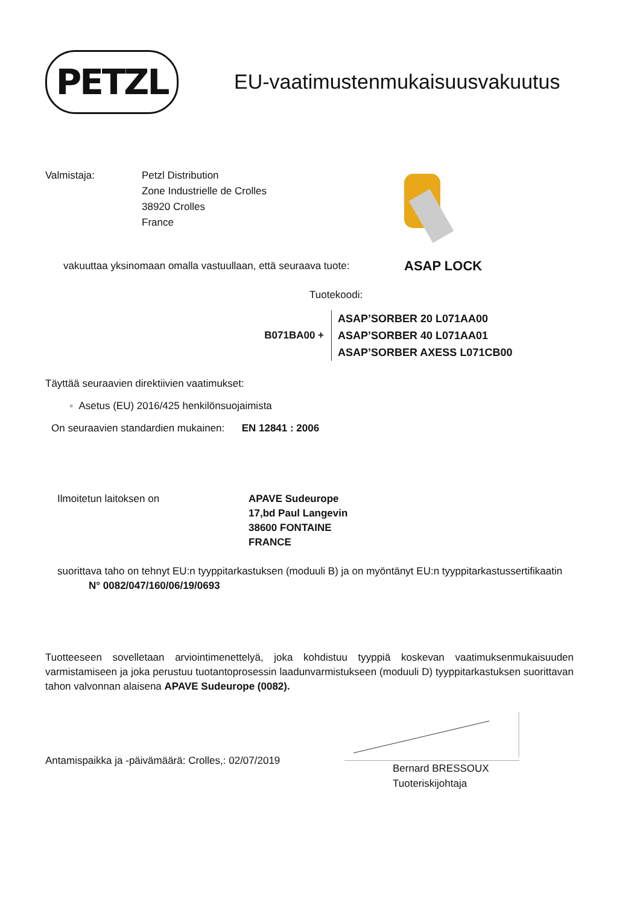PETZL
EU-vaatimustenmukaisuusvakuutus
Valmistaja: Petzl Distribution
Zone Industrielle de Crolles
38920 Crolles
France
vakuuttaa yksinomaan omalla vastuullaan, että seuraava tuote:
ASAP LOCK
Tuotekoodi:
B071BA00 +
ASAP’SORBER 20 L071AA00
ASAP’SORBER 40 L071AA01
ASAP’SORBER AXESS L071CB00
Täyttää seuraavien direktiivien vaatimukset:
◦ Asetus (EU) 2016/425 henkilönsuojaimista
On seuraavien standardien mukainen: EN 12841 : 2006
Ilmoitetun laitoksen on APAVE Sudeurope
17,bd Paul Langevin
38600 FONTAINE
FRANCE
suorittava taho on tehnyt EU:n tyyppitarkastuksen (moduuli B) ja on myöntänyt EU:n tyyppitarkastussertifikaatin
N° 0082/047/160/06/19/0693
Tuotteeseen sovelletaan arviointimenettelyä, joka kohdistuu tyyppiä koskevan vaatimuksenmukaisuuden varmistamiseen ja joka perustuu tuotantoprosessin laadunvarmistukseen (moduuli D) tyyppitarkastuksen suorittavan tahon valvonnan alaisena APAVE Sudeurope (0082).
Antamispaikka ja -päivämäärä: Crolles,: 02/07/2019
Bernard BRESSOUX
Tuoteriskijohtaja